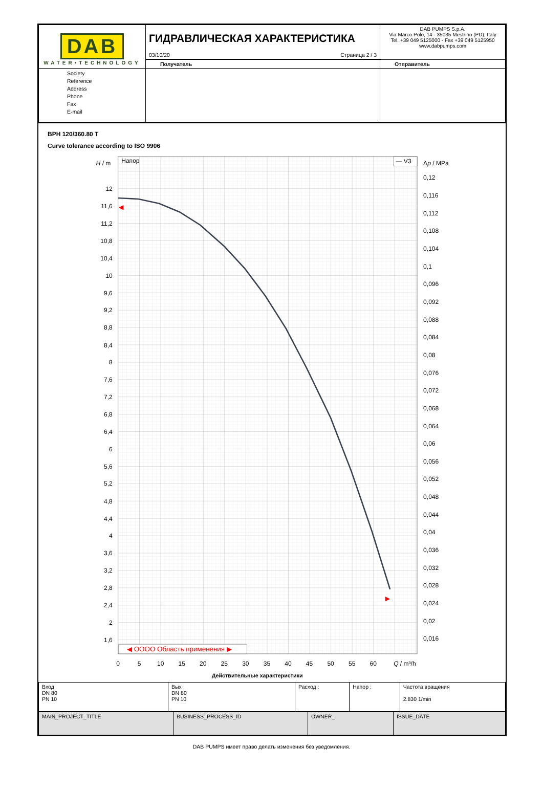| DAB WATER•TECHNOLOGY | ГИДРАВЛИЧЕСКАЯ ХАРАКТЕРИСТИКА 03/10/20 Страница 2 / 3 | DAB PUMPS S.p.A. Via Marco Polo, 14 - 35035 Mestrino (PD), Italy Tel. +39 049 5125000 - Fax +39 049 5125950 www.dabpumps.com |
| | Получатель | Отправитель |
| Society Reference Address Phone Fax E-mail | | |
BPH 120/360.80 T
Curve tolerance according to ISO 9906
Напор
— V3
H / m
Δp / MPa
12
11,6
11,2
10,8
10,4
10
9,6
9,2
8,8
8,4
8
7,6
7,2
6,8
6,4
6
5,6
5,2
4,8
4,4
4
3,6
3,2
2,8
2,4
2
1,6
0,12
0,116
0,112
0,108
0,104
0,1
0,096
0,092
0,088
0,084
0,08
0,076
0,072
0,068
0,064
0,06
0,056
0,052
0,048
0,044
0,04
0,036
0,032
0,028
0,024
0,02
0,016
◀ OOOO Область применения ▶
0
5
10
15
20
25
30
35
40
45
50
55
60
Q / m³/h
Действительные характеристики
| Вход DN 80 PN 10 | Вых DN 80 PN 10 | Расход : | Напор : | Частота вращения 2.830 1/min |
| MAIN_PROJECT_TITLE | BUSINESS_PROCESS_ID | OWNER_ | ISSUE_DATE |
DAB PUMPS имеет право делать изменения без уведомления.